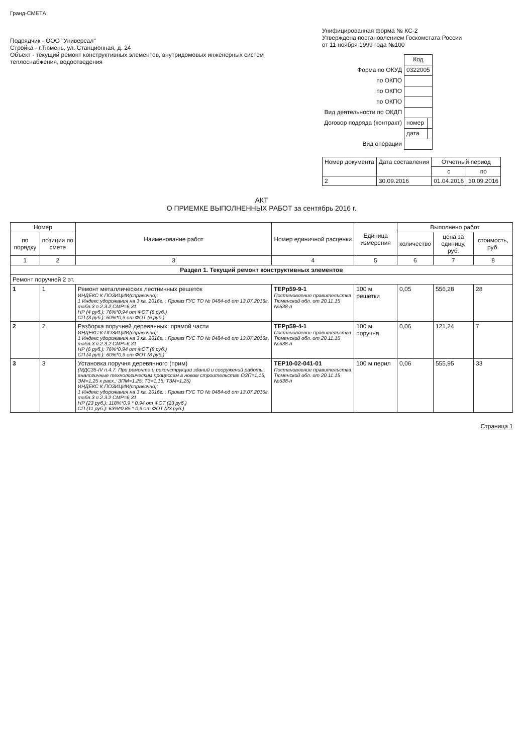Гранд-СМЕТА
Подрядчик - ООО "Универсал"
Стройка - г.Тюмень, ул. Станционная, д. 24
Объект - текущий ремонт конструктивных элементов, внутридомовых инженерных систем теплоснабжения, водоотведения
Унифицированная форма № КС-2
Утверждена постановлением Госкомстата России
от 11 ноября 1999 года №100
| | Код | |
| Форма по ОКУД | 0322005 | |
| по ОКПО | | |
| по ОКПО | | |
| по ОКПО | | |
| Вид деятельности по ОКДП | | |
| Договор подряда (контракт) | номер | |
| | дата | |
| Вид операции | | |
| Номер документа | Дата составления | Отчетный период | |
| --- | --- | --- | --- |
| | | с | по |
| 2 | 30.09.2016 | 01.04.2016 | 30.09.2016 |
АКТ
О ПРИЕМКЕ ВЫПОЛНЕННЫХ РАБОТ за сентябрь 2016 г.
| Номер | | Наименование работ | Номер единичной расценки | Единица измерения | Выполнено работ | | |
| --- | --- | --- | --- | --- | --- | --- | --- |
| по порядку | позиции по смете | | | | количество | цена за единицу, руб. | стоимость, руб. |
| 1 | 2 | 3 | 4 | 5 | 6 | 7 | 8 |
| Раздел 1. Текущий ремонт конструктивных элементов | | | | | | | |
| Ремонт поручней 2 эт. | | | | | | | |
| 1 | 1 | Ремонт металлических лестничных решеток ИНДЕКС К ПОЗИЦИИ(справочно): 1 Индекс удорожания на 3 кв. 2016г. : Приказ ГУС ТО № 0484-од от 13.07.2016г. табл.3 п.2.3.2 СМР=6,31 НР (4 руб.): 76%*0,94 от ФОТ (6 руб.) СП (3 руб.): 60%*0,9 от ФОТ (6 руб.) | ТЕРр59-9-1 Постановление правительства Тюменской обл. от 20.11.15 №538-п | 100 м решетки | 0,05 | 556,28 | 28 |
| 2 | 2 | Разборка поручней деревянных: прямой части ИНДЕКС К ПОЗИЦИИ(справочно): 1 Индекс удорожания на 3 кв. 2016г. : Приказ ГУС ТО № 0484-од от 13.07.2016г. табл.3 п.2.3.2 СМР=6,31 НР (6 руб.): 76%*0,94 от ФОТ (8 руб.) СП (4 руб.): 60%*0,9 от ФОТ (8 руб.) | ТЕРр59-4-1 Постановление правительства Тюменской обл. от 20.11.15 №538-п | 100 м поручня | 0,06 | 121,24 | 7 |
| 3 | 3 | Установка поручня деревянного (прим) (МДС35-IV п.4.7. При ремонте и реконструкции зданий и сооружений работы, аналогичные технологическим процессам в новом строительстве ОЗП=1,15; ЭМ=1,25 к расх.; ЗПМ=1,25; ТЗ=1,15; ТЗМ=1,25) ИНДЕКС К ПОЗИЦИИ(справочно): 1 Индекс удорожания на 3 кв. 2016г. : Приказ ГУС ТО № 0484-од от 13.07.2016г. табл.3 п.2.3.2 СМР=6,31 НР (23 руб.): 118%*0.9 * 0,94 от ФОТ (23 руб.) СП (11 руб.): 63%*0.85 * 0,9 от ФОТ (23 руб.) | ТЕР10-02-041-01 Постановление правительства Тюменской обл. от 20.11.15 №538-п | 100 м перил | 0,06 | 555,95 | 33 |
Страница 1